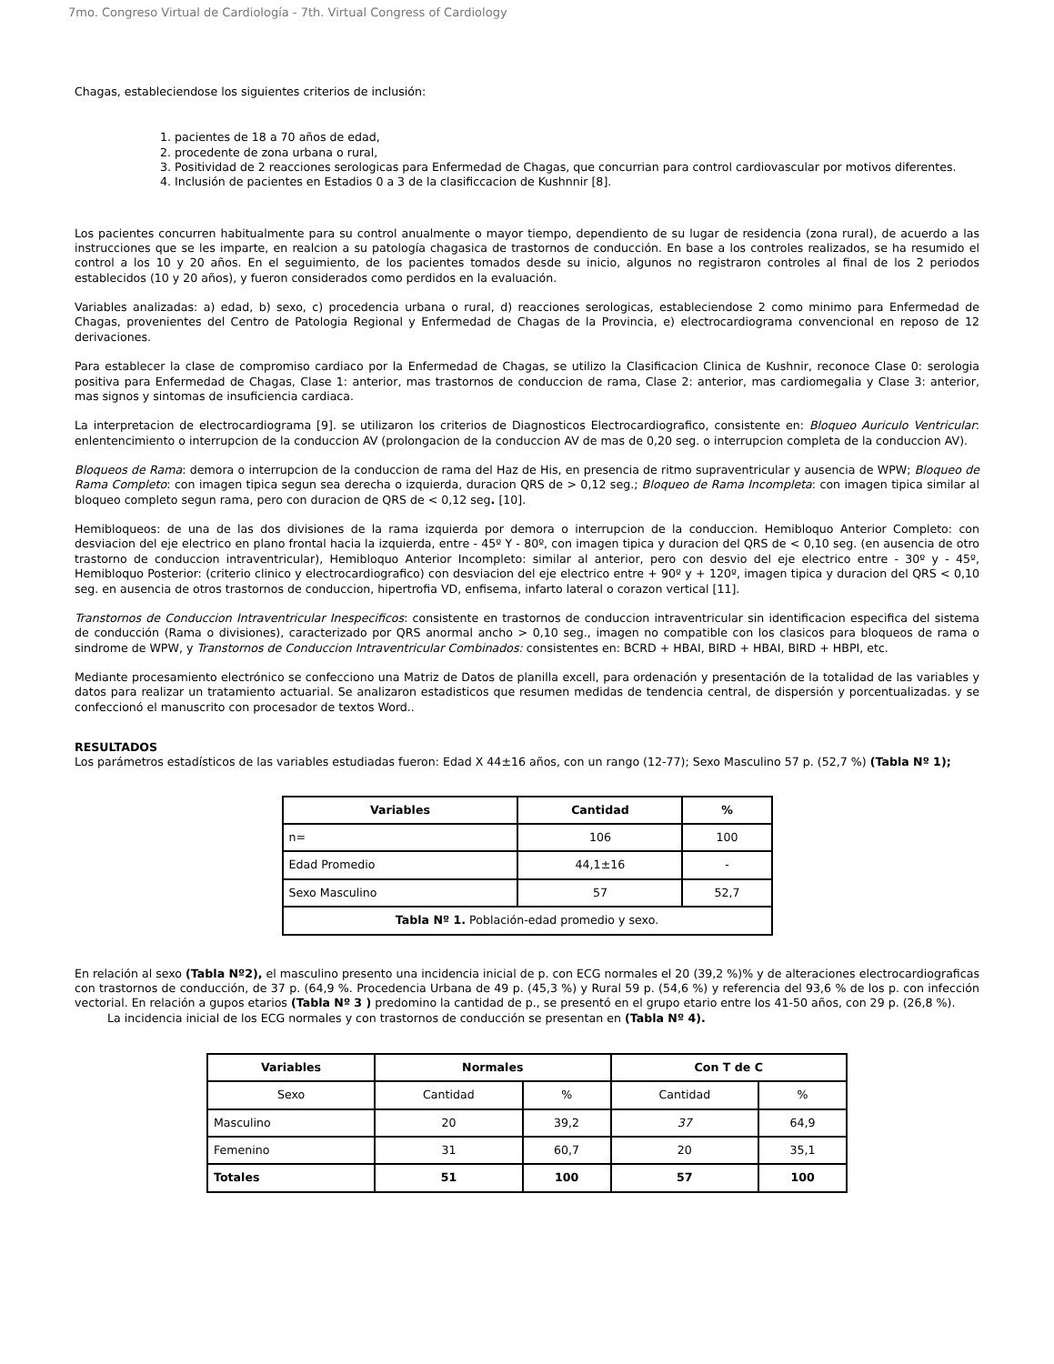7mo. Congreso Virtual de Cardiología - 7th. Virtual Congress of Cardiology
Chagas, estableciendose los siguientes criterios de inclusión:
1. pacientes de 18 a 70 años de edad,
2. procedente de zona urbana o rural,
3. Positividad de 2 reacciones serologicas para Enfermedad de Chagas, que concurrian para control cardiovascular por motivos diferentes.
4. Inclusión de pacientes en Estadios 0 a 3 de la clasificcacion de Kushnnir [8].
Los pacientes concurren habitualmente para su control anualmente o mayor tiempo, dependiento de su lugar de residencia (zona rural), de acuerdo a las instrucciones que se les imparte, en realcion a su patología chagasica de trastornos de conducción. En base a los controles realizados, se ha resumido el control a los 10 y 20 años. En el seguimiento, de los pacientes tomados desde su inicio, algunos no registraron controles al final de los 2 periodos establecidos (10 y 20 años), y fueron considerados como perdidos en la evaluación.
Variables analizadas: a) edad, b) sexo, c) procedencia urbana o rural, d) reacciones serologicas, estableciendose 2 como minimo para Enfermedad de Chagas, provenientes del Centro de Patologia Regional y Enfermedad de Chagas de la Provincia, e) electrocardiograma convencional en reposo de 12 derivaciones.
Para establecer la clase de compromiso cardiaco por la Enfermedad de Chagas, se utilizo la Clasificacion Clinica de Kushnir, reconoce Clase 0: serologia positiva para Enfermedad de Chagas, Clase 1: anterior, mas trastornos de conduccion de rama, Clase 2: anterior, mas cardiomegalia y Clase 3: anterior, mas signos y sintomas de insuficiencia cardiaca.
La interpretacion de electrocardiograma [9]. se utilizaron los criterios de Diagnosticos Electrocardiografico, consistente en: Bloqueo Auriculo Ventricular: enlentencimiento o interrupcion de la conduccion AV (prolongacion de la conduccion AV de mas de 0,20 seg. o interrupcion completa de la conduccion AV).
Bloqueos de Rama: demora o interrupcion de la conduccion de rama del Haz de His, en presencia de ritmo supraventricular y ausencia de WPW; Bloqueo de Rama Completo: con imagen tipica segun sea derecha o izquierda, duracion QRS de > 0,12 seg.; Bloqueo de Rama Incompleta: con imagen tipica similar al bloqueo completo segun rama, pero con duracion de QRS de < 0,12 seg. [10].
Hemibloqueos: de una de las dos divisiones de la rama izquierda por demora o interrupcion de la conduccion. Hemibloquo Anterior Completo: con desviacion del eje electrico en plano frontal hacia la izquierda, entre - 45º Y - 80º, con imagen tipica y duracion del QRS de < 0,10 seg. (en ausencia de otro trastorno de conduccion intraventricular), Hemibloquo Anterior Incompleto: similar al anterior, pero con desvio del eje electrico entre - 30º y - 45º, Hemibloquo Posterior: (criterio clinico y electrocardiografico) con desviacion del eje electrico entre + 90º y + 120º, imagen tipica y duracion del QRS < 0,10 seg. en ausencia de otros trastornos de conduccion, hipertrofia VD, enfisema, infarto lateral o corazon vertical [11].
Transtornos de Conduccion Intraventricular Inespecificos: consistente en trastornos de conduccion intraventricular sin identificacion especifica del sistema de conducción (Rama o divisiones), caracterizado por QRS anormal ancho > 0,10 seg., imagen no compatible con los clasicos para bloqueos de rama o sindrome de WPW, y Transtornos de Conduccion Intraventricular Combinados: consistentes en: BCRD + HBAI, BIRD + HBAI, BIRD + HBPI, etc.
Mediante procesamiento electrónico se confecciono una Matriz de Datos de planilla excell, para ordenación y presentación de la totalidad de las variables y datos para realizar un tratamiento actuarial. Se analizaron estadisticos que resumen medidas de tendencia central, de dispersión y porcentualizadas. y se confeccionó el manuscrito con procesador de textos Word..
RESULTADOS
Los parámetros estadísticos de las variables estudiadas fueron: Edad X 44±16 años, con un rango (12-77); Sexo Masculino 57 p. (52,7 %) (Tabla Nº 1);
| Variables | Cantidad | % |
| --- | --- | --- |
| n= | 106 | 100 |
| Edad Promedio | 44,1±16 | - |
| Sexo Masculino | 57 | 52,7 |
| Tabla Nº 1. Población-edad promedio y sexo. | | |
En relación al sexo (Tabla Nº2), el masculino presento una incidencia inicial de p. con ECG normales el 20 (39,2 %)% y de alteraciones electrocardiograficas con trastornos de conducción, de 37 p. (64,9 %. Procedencia Urbana de 49 p. (45,3 %) y Rural 59 p. (54,6 %) y referencia del 93,6 % de los p. con infección vectorial. En relación a gupos etarios (Tabla Nº 3 ) predomino la cantidad de p., se presentó en el grupo etario entre los 41-50 años, con 29 p. (26,8 %).
La incidencia inicial de los ECG normales y con trastornos de conducción se presentan en (Tabla Nº 4).
| Variables | Normales | | Con T de C | |
| --- | --- | --- | --- | --- |
| Sexo | Cantidad | % | Cantidad | % |
| Masculino | 20 | 39,2 | 37 | 64,9 |
| Femenino | 31 | 60,7 | 20 | 35,1 |
| Totales | 51 | 100 | 57 | 100 |